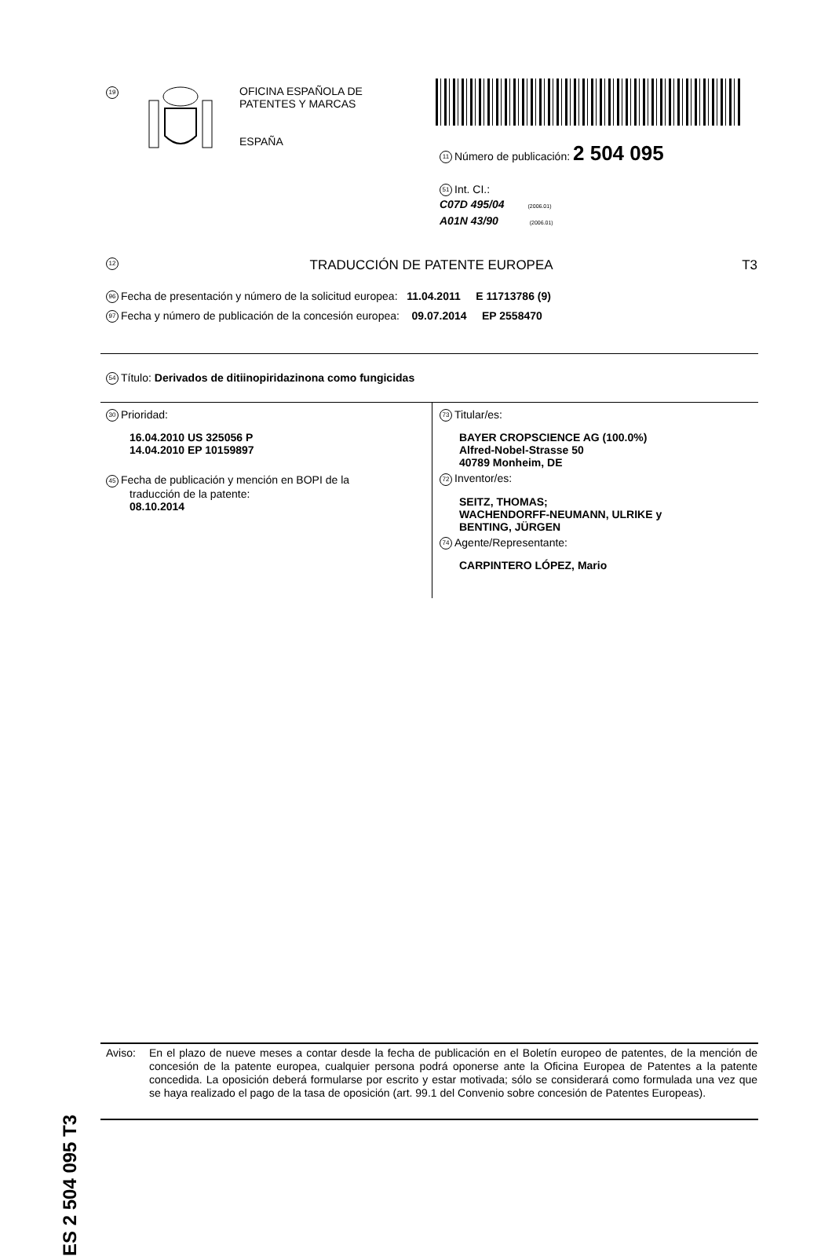19
OFICINA ESPAÑOLA DE
PATENTES Y MARCAS
ESPAÑA
11 Número de publicación: 2 504 095
51 Int. CI.:
C07D 495/04 (2006.01)
A01N 43/90 (2006.01)
12 TRADUCCIÓN DE PATENTE EUROPEA T3
96 Fecha de presentación y número de la solicitud europea: 11.04.2011 E 11713786 (9)
97 Fecha y número de publicación de la concesión europea: 09.07.2014 EP 2558470
54 Título: Derivados de ditiinopiridazinona como fungicidas
30 Prioridad:
16.04.2010 US 325056 P
14.04.2010 EP 10159897
45 Fecha de publicación y mención en BOPI de la
traducción de la patente:
08.10.2014
73 Titular/es:
BAYER CROPSCIENCE AG (100.0%)
Alfred-Nobel-Strasse 50
40789 Monheim, DE
72 Inventor/es:
SEITZ, THOMAS;
WACHENDORFF-NEUMANN, ULRIKE y
BENTING, JÜRGEN
74 Agente/Representante:
CARPINTERO LÓPEZ, Mario
ES 2 504 095 T3
Aviso: En el plazo de nueve meses a contar desde la fecha de publicación en el Boletín europeo de patentes, de la mención de concesión de la patente europea, cualquier persona podrá oponerse ante la Oficina Europea de Patentes a la patente concedida. La oposición deberá formularse por escrito y estar motivada; sólo se considerará como formulada una vez que se haya realizado el pago de la tasa de oposición (art. 99.1 del Convenio sobre concesión de Patentes Europeas).